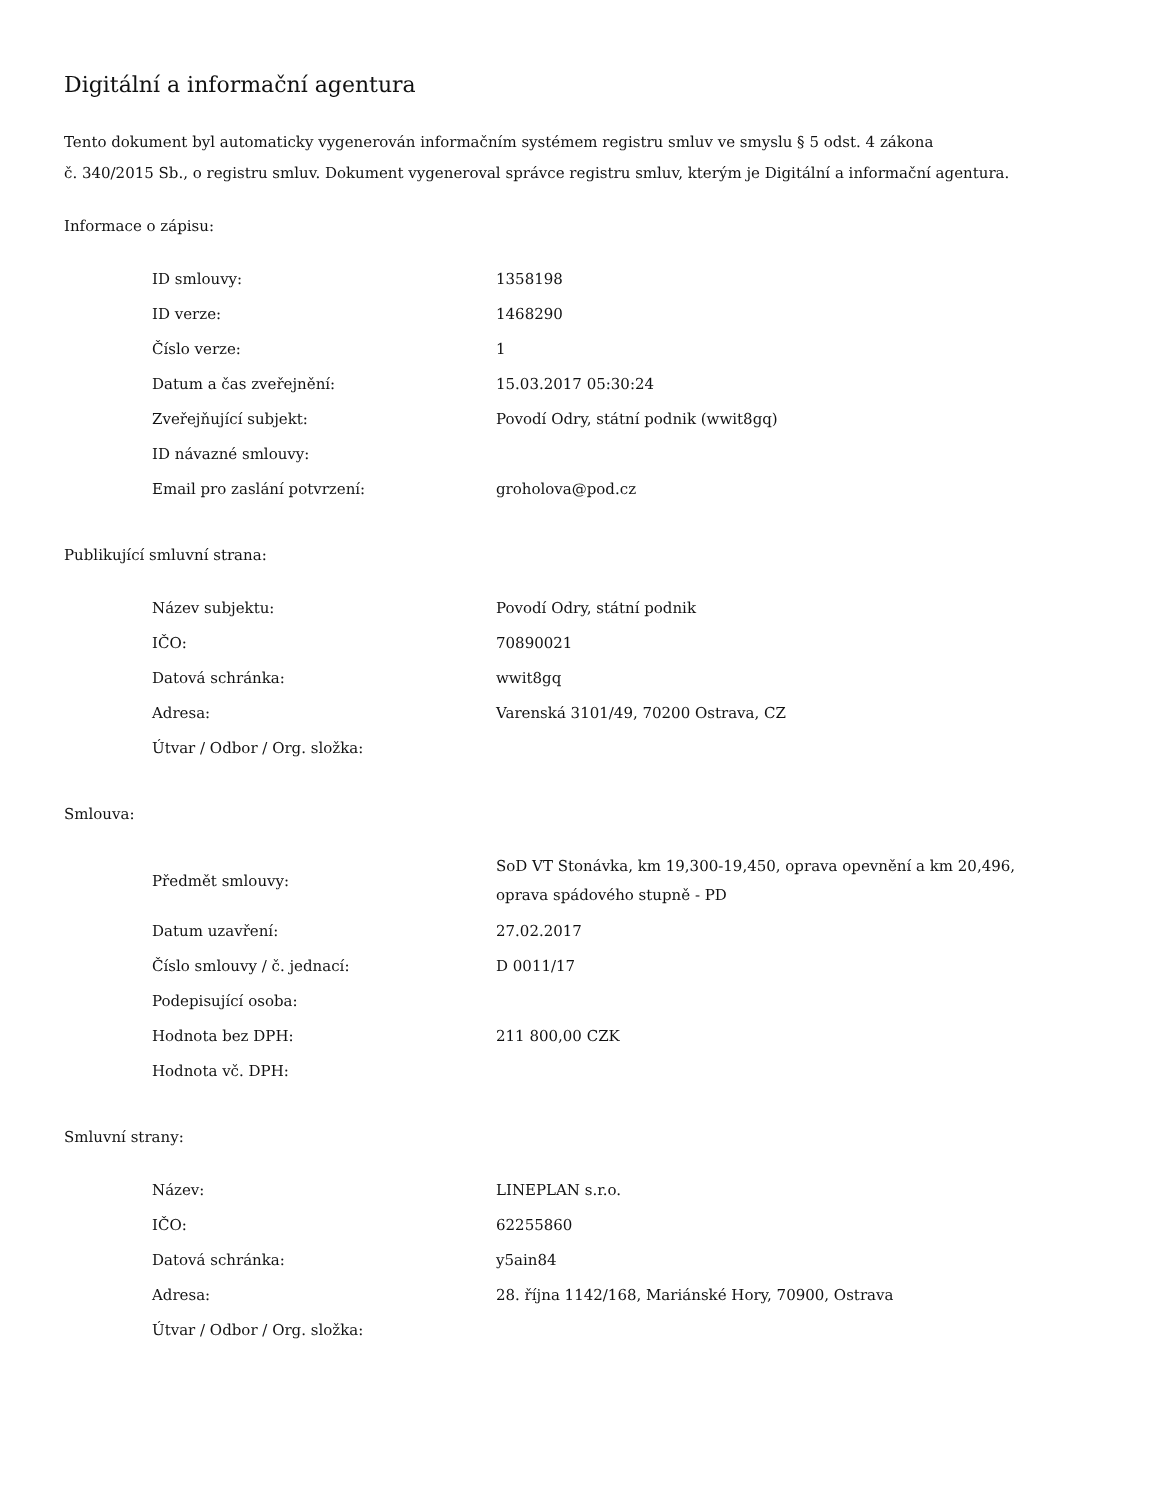Digitální a informační agentura
Tento dokument byl automaticky vygenerován informačním systémem registru smluv ve smyslu § 5 odst. 4 zákona
č. 340/2015 Sb., o registru smluv. Dokument vygeneroval správce registru smluv, kterým je Digitální a informační agentura.
Informace o zápisu:
| ID smlouvy: | 1358198 |
| ID verze: | 1468290 |
| Číslo verze: | 1 |
| Datum a čas zveřejnění: | 15.03.2017 05:30:24 |
| Zveřejňující subjekt: | Povodí Odry, státní podnik (wwit8gq) |
| ID návazné smlouvy: | |
| Email pro zaslání potvrzení: | groholova@pod.cz |
Publikující smluvní strana:
| Název subjektu: | Povodí Odry, státní podnik |
| IČO: | 70890021 |
| Datová schránka: | wwit8gq |
| Adresa: | Varenská 3101/49, 70200 Ostrava, CZ |
| Útvar / Odbor / Org. složka: | |
Smlouva:
| Předmět smlouvy: | SoD VT Stonávka, km 19,300-19,450, oprava opevnění a km 20,496, oprava spádového stupně - PD |
| Datum uzavření: | 27.02.2017 |
| Číslo smlouvy / č. jednací: | D 0011/17 |
| Podepisující osoba: | |
| Hodnota bez DPH: | 211 800,00 CZK |
| Hodnota vč. DPH: | |
Smluvní strany:
| Název: | LINEPLAN s.r.o. |
| IČO: | 62255860 |
| Datová schránka: | y5ain84 |
| Adresa: | 28. října 1142/168, Mariánské Hory, 70900, Ostrava |
| Útvar / Odbor / Org. složka: | |